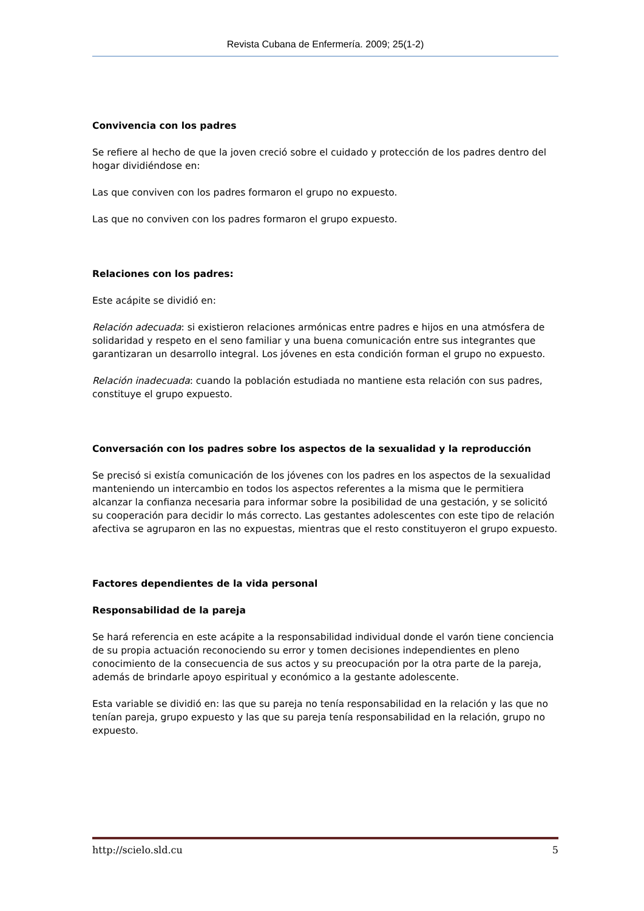Revista Cubana de Enfermería. 2009; 25(1-2)
Convivencia con los padres
Se refiere al hecho de que la joven creció sobre el cuidado y protección de los padres dentro del hogar dividiéndose en:
Las que conviven con los padres formaron el grupo no expuesto.
Las que no conviven con los padres formaron el grupo expuesto.
Relaciones con los padres:
Este acápite se dividió en:
Relación adecuada: si existieron relaciones armónicas entre padres e hijos en una atmósfera de solidaridad y respeto en el seno familiar y una buena comunicación entre sus integrantes que garantizaran un desarrollo integral. Los jóvenes en esta condición forman el grupo no expuesto.
Relación inadecuada: cuando la población estudiada no mantiene esta relación con sus padres, constituye el grupo expuesto.
Conversación con los padres sobre los aspectos de la sexualidad y la reproducción
Se precisó si existía comunicación de los jóvenes con los padres en los aspectos de la sexualidad manteniendo un intercambio en todos los aspectos referentes a la misma que le permitiera alcanzar la confianza necesaria para informar sobre la posibilidad de una gestación, y se solicitó su cooperación para decidir lo más correcto. Las gestantes adolescentes con este tipo de relación afectiva se agruparon en las no expuestas, mientras que el resto constituyeron el grupo expuesto.
Factores dependientes de la vida personal
Responsabilidad de la pareja
Se hará referencia en este acápite a la responsabilidad individual donde el varón tiene conciencia de su propia actuación reconociendo su error y tomen decisiones independientes en pleno conocimiento de la consecuencia de sus actos y su preocupación por la otra parte de la pareja, además de brindarle apoyo espiritual y económico a la gestante adolescente.
Esta variable se dividió en: las que su pareja no tenía responsabilidad en la relación y las que no tenían pareja, grupo expuesto y las que su pareja tenía responsabilidad en la relación, grupo no expuesto.
http://scielo.sld.cu 5